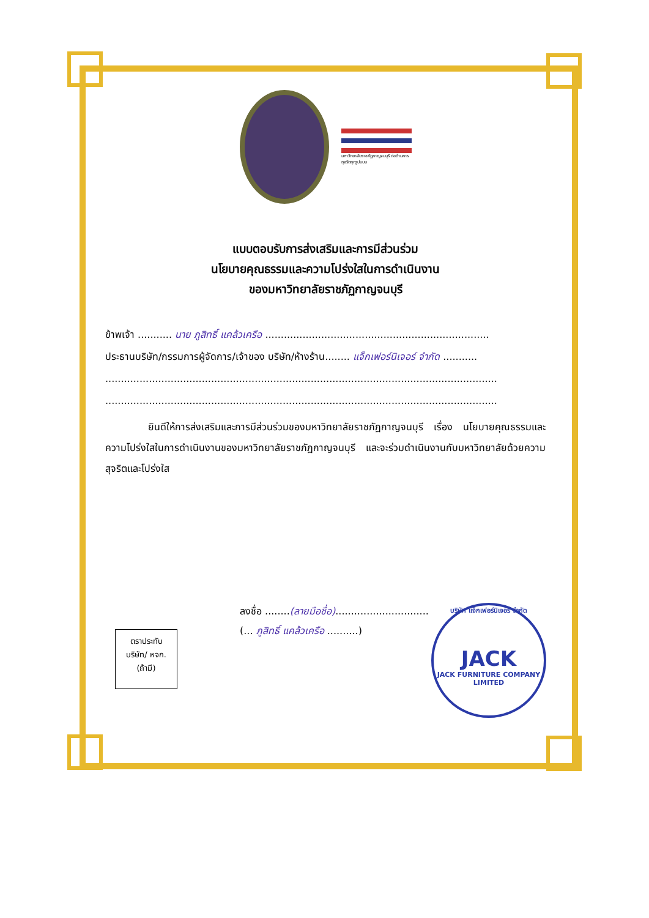มหาวิทยาลัยราชภัฏกาญจนบุรี ต่อต้านการทุจริตทุกรูปแบบ
แบบตอบรับการส่งเสริมและการมีส่วนร่วม
นโยบายคุณธรรมและความโปร่งใสในการดำเนินงาน
ของมหาวิทยาลัยราชภัฏกาญจนบุรี
ข้าพเจ้า ........... นาย ภูสิทธิ์ แคล้วเครือ ........................................................................
ประธานบริษัท/กรรมการผู้จัดการ/เจ้าของ บริษัท/ห้างร้าน........ แจ็กเฟอร์นิเจอร์ จำกัด ...........
..............................................................................................................................
..............................................................................................................................
ยินดีให้การส่งเสริมและการมีส่วนร่วมของมหาวิทยาลัยราชภัฏกาญจนบุรี เรื่อง นโยบายคุณธรรมและความโปร่งใสในการดำเนินงานของมหาวิทยาลัยราชภัฏกาญจนบุรี และจะร่วมดำเนินงานกับมหาวิทยาลัยด้วยความสุจริตและโปร่งใส
ลงชื่อ ........(ลายมือชื่อ)..............................
(... ภูสิทธิ์ แคล้วเครือ ..........)
ตราประทับ
บริษัท/ หจก.
(ถ้ามี)
บริษัท แจ็กเฟอร์นิเจอร์ จำกัด
JACK
JACK FURNITURE COMPANY LIMITED